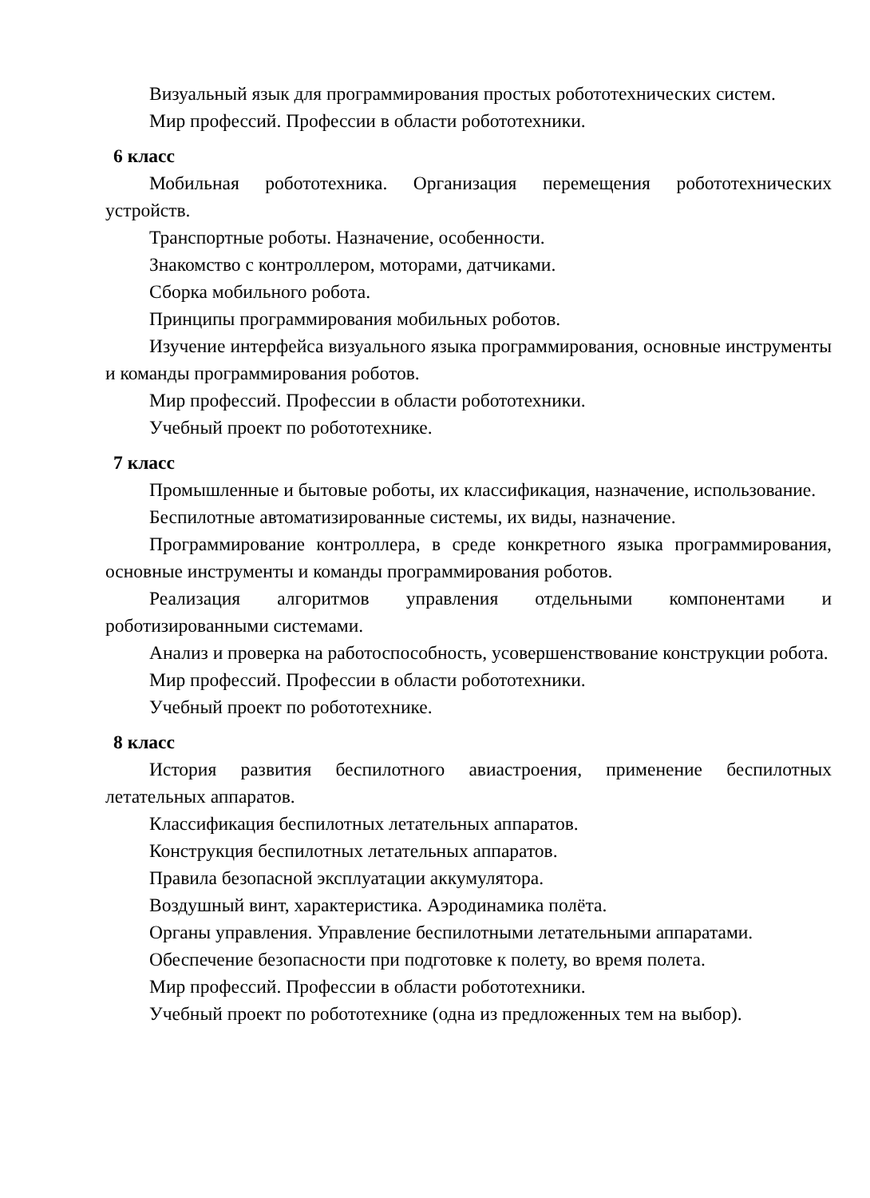Визуальный язык для программирования простых робототехнических систем.
Мир профессий. Профессии в области робототехники.
6 класс
Мобильная робототехника. Организация перемещения робототехнических устройств.
Транспортные роботы. Назначение, особенности.
Знакомство с контроллером, моторами, датчиками.
Сборка мобильного робота.
Принципы программирования мобильных роботов.
Изучение интерфейса визуального языка программирования, основные инструменты и команды программирования роботов.
Мир профессий. Профессии в области робототехники.
Учебный проект по робототехнике.
7 класс
Промышленные и бытовые роботы, их классификация, назначение, использование.
Беспилотные автоматизированные системы, их виды, назначение.
Программирование контроллера, в среде конкретного языка программирования, основные инструменты и команды программирования роботов.
Реализация алгоритмов управления отдельными компонентами и роботизированными системами.
Анализ и проверка на работоспособность, усовершенствование конструкции робота.
Мир профессий. Профессии в области робототехники.
Учебный проект по робототехнике.
8 класс
История развития беспилотного авиастроения, применение беспилотных летательных аппаратов.
Классификация беспилотных летательных аппаратов.
Конструкция беспилотных летательных аппаратов.
Правила безопасной эксплуатации аккумулятора.
Воздушный винт, характеристика. Аэродинамика полёта.
Органы управления. Управление беспилотными летательными аппаратами.
Обеспечение безопасности при подготовке к полету, во время полета.
Мир профессий. Профессии в области робототехники.
Учебный проект по робототехнике (одна из предложенных тем на выбор).